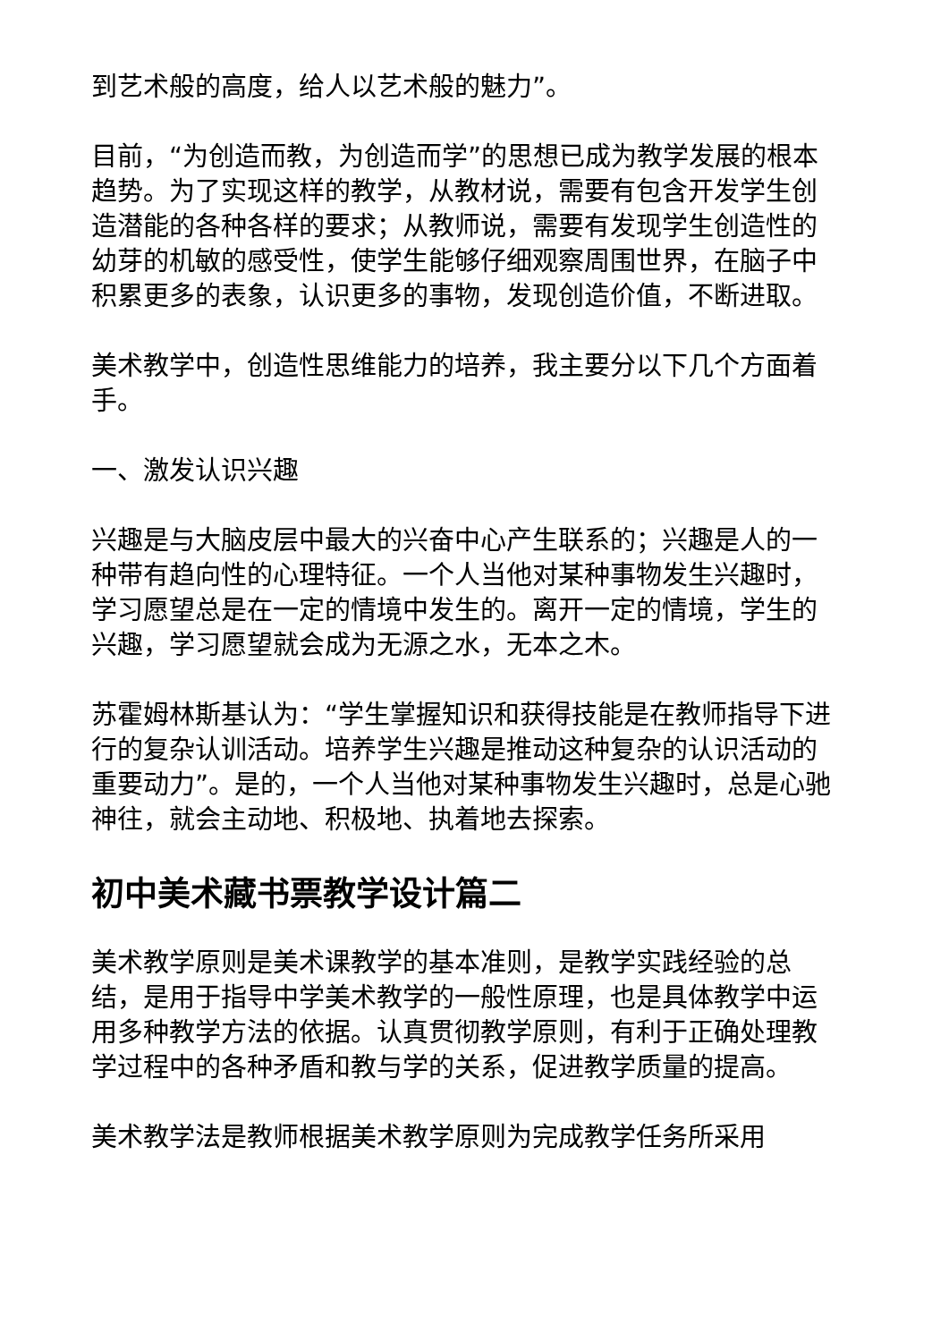到艺术般的高度，给人以艺术般的魅力”。
目前，“为创造而教，为创造而学”的思想已成为教学发展的根本趋势。为了实现这样的教学，从教材说，需要有包含开发学生创造潜能的各种各样的要求；从教师说，需要有发现学生创造性的幼芽的机敏的感受性，使学生能够仔细观察周围世界，在脑子中积累更多的表象，认识更多的事物，发现创造价值，不断进取。
美术教学中，创造性思维能力的培养，我主要分以下几个方面着手。
一、激发认识兴趣
兴趣是与大脑皮层中最大的兴奋中心产生联系的；兴趣是人的一种带有趋向性的心理特征。一个人当他对某种事物发生兴趣时，学习愿望总是在一定的情境中发生的。离开一定的情境，学生的兴趣，学习愿望就会成为无源之水，无本之木。
苏霍姆林斯基认为：“学生掌握知识和获得技能是在教师指导下进行的复杂认训活动。培养学生兴趣是推动这种复杂的认识活动的重要动力”。是的，一个人当他对某种事物发生兴趣时，总是心驰神往，就会主动地、积极地、执着地去探索。
初中美术藏书票教学设计篇二
美术教学原则是美术课教学的基本准则，是教学实践经验的总结，是用于指导中学美术教学的一般性原理，也是具体教学中运用多种教学方法的依据。认真贯彻教学原则，有利于正确处理教学过程中的各种矛盾和教与学的关系，促进教学质量的提高。
美术教学法是教师根据美术教学原则为完成教学任务所采用